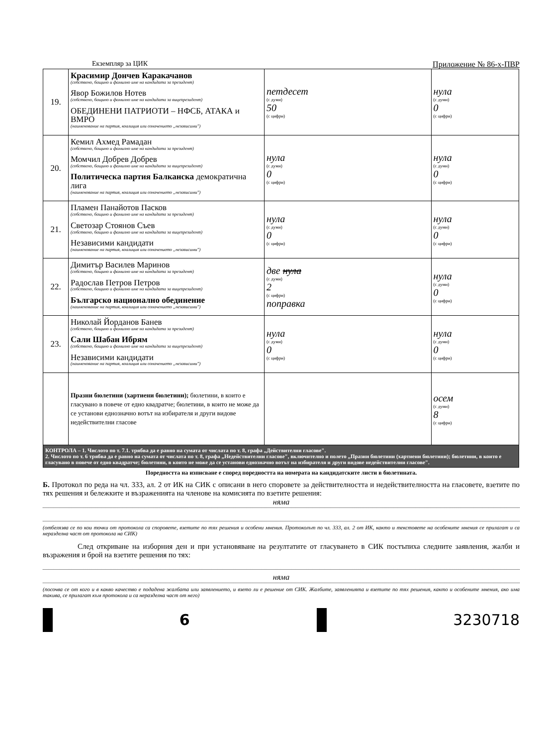Екземпляр за ЦИК Приложение № 86-х-ПВР
| 19. | Красимир Дончев Каракачанов (собствено, бащино и фамилно име на кандидата за президент) Явор Божилов Нотев (собствено, бащино и фамилно име на кандидата за вицепрезидент) ОБЕДИНЕНИ ПАТРИОТИ – НФСБ, АТАКА и ВМРО (наименование на партия, коалиция или означението „независими") | петдесет (с думи) 50 (с цифри) | нула (с думи) 0 (с цифри) |
| 20. | Кемил Ахмед Рамадан (собствено, бащино и фамилно име на кандидата за президент) Момчил Добрев Добрев (собствено, бащино и фамилно име на кандидата за вицепрезидент) Политическа партия Балканска демократична лига (наименование на партия, коалиция или означението „независими") | нула (с думи) 0 (с цифри) | нула (с думи) 0 (с цифри) |
| 21. | Пламен Панайотов Пасков (собствено, бащино и фамилно име на кандидата за президент) Светозар Стоянов Съев (собствено, бащино и фамилно име на кандидата за вицепрезидент) Независими кандидати (наименование на партия, коалиция или означението „независими") | нула (с думи) 0 (с цифри) | нула (с думи) 0 (с цифри) |
| 22. | Димитър Василев Маринов (собствено, бащино и фамилно име на кандидата за президент) Радослав Петров Петров (собствено, бащино и фамилно име на кандидата за вицепрезидент) Българско национално обединение (наименование на партия, коалиция или означението „независими") | две нула (с думи) 2 (с цифри) поправка | нула (с думи) 0 (с цифри) |
| 23. | Николай Йорданов Банев (собствено, бащино и фамилно име на кандидата за президент) Сали Шабан Ибрям (собствено, бащино и фамилно име на кандидата за вицепрезидент) Независими кандидати (наименование на партия, коалиция или означението „независими") | нула (с думи) 0 (с цифри) | нула (с думи) 0 (с цифри) |
| | Празни бюлетини (хартиени бюлетини); бюлетини, в които е гласувано в повече от едно квадратче; бюлетини, в които не може да се установи еднозначно вотът на избирателя и други видове недействителни гласове | | осем (с думи) 8 (с цифри) |
| КОНТРОЛА – 1. Числото по т. 7.1. трябва да е равно на сумата от числата по т. 8, графа „Действителни гласове". 2. Числото по т. 6 трябва да е равно на сумата от числата по т. 8, графа „Недействителни гласове", включително и полето „Празни бюлетини (хартиени бюлетини); бюлетини, в които е гласувано в повече от едно квадратче; бюлетини, в които не може да се установи еднозначно вотът на избирателя и други видове недействителни гласове". | | | |
Поредността на изписване е според поредността на номерата на кандидатските листи в бюлетината.
Б. Протокол по реда на чл. 333, ал. 2 от ИК на СИК с описани в него споровете за действителността и недействителността на гласовете, взетите по тях решения и бележките и възраженията на членове на комисията по взетите решения:
няма
(отбелязва се по кои точки от протокола са споровете, взетите по тях решения и особени мнения. Протоколът по чл. 333, ал. 2 от ИК, както и текстовете на особените мнения се прилагат и са неразделна част от протокола на СИК)
След откриване на изборния ден и при установяване на резултатите от гласуването в СИК постъпиха следните заявления, жалби и възражения и брой на взетите решения по тях:
няма
(посочва се от кого и в какво качество е подадена жалбата или заявлението, и взето ли е решение от СИК. Жалбите, заявленията и взетите по тях решения, както и особените мнения, ако има такива, се прилагат към протокола и са неразделна част от него)
6 3230718